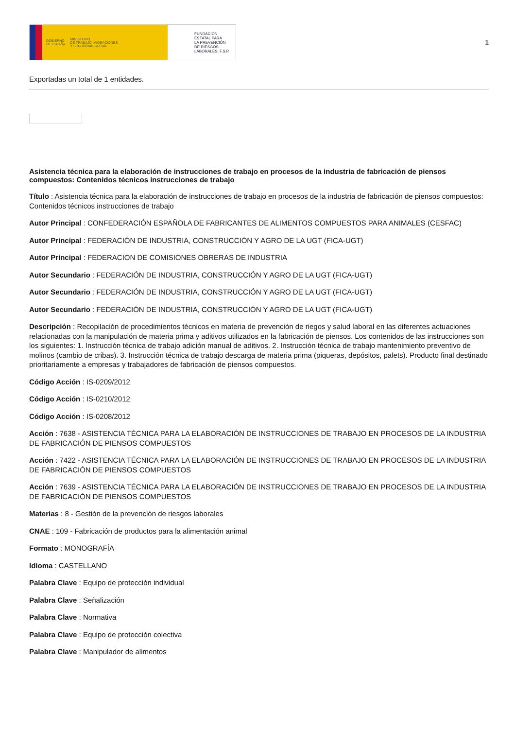GOBIERNO
DE ESPAÑA MINISTERIO
DE TRABAJO, MIGRACIONES
Y SEGURIDAD SOCIAL
FUNDACIÓN
ESTATAL PARA
LA PREVENCIÓN
DE RIESGOS
LABORALES, F.S.P.
1
Exportadas un total de 1 entidades.
Asistencia técnica para la elaboración de instrucciones de trabajo en procesos de la industria de fabricación de piensos compuestos: Contenidos técnicos instrucciones de trabajo
Título : Asistencia técnica para la elaboración de instrucciones de trabajo en procesos de la industria de fabricación de piensos compuestos: Contenidos técnicos instrucciones de trabajo
Autor Principal : CONFEDERACIÓN ESPAÑOLA DE FABRICANTES DE ALIMENTOS COMPUESTOS PARA ANIMALES (CESFAC)
Autor Principal : FEDERACIÓN DE INDUSTRIA, CONSTRUCCIÓN Y AGRO DE LA UGT (FICA-UGT)
Autor Principal : FEDERACION DE COMISIONES OBRERAS DE INDUSTRIA
Autor Secundario : FEDERACIÓN DE INDUSTRIA, CONSTRUCCIÓN Y AGRO DE LA UGT (FICA-UGT)
Autor Secundario : FEDERACIÓN DE INDUSTRIA, CONSTRUCCIÓN Y AGRO DE LA UGT (FICA-UGT)
Autor Secundario : FEDERACIÓN DE INDUSTRIA, CONSTRUCCIÓN Y AGRO DE LA UGT (FICA-UGT)
Descripción : Recopilación de procedimientos técnicos en materia de prevención de riegos y salud laboral en las diferentes actuaciones relacionadas con la manipulación de materia prima y aditivos utilizados en la fabricación de piensos. Los contenidos de las instrucciones son los siguientes: 1. Instrucción técnica de trabajo adición manual de aditivos. 2. Instrucción técnica de trabajo mantenimiento preventivo de molinos (cambio de cribas). 3. Instrucción técnica de trabajo descarga de materia prima (piqueras, depósitos, palets). Producto final destinado prioritariamente a empresas y trabajadores de fabricación de piensos compuestos.
Código Acción : IS-0209/2012
Código Acción : IS-0210/2012
Código Acción : IS-0208/2012
Acción : 7638 - ASISTENCIA TÉCNICA PARA LA ELABORACIÓN DE INSTRUCCIONES DE TRABAJO EN PROCESOS DE LA INDUSTRIA DE FABRICACIÓN DE PIENSOS COMPUESTOS
Acción : 7422 - ASISTENCIA TÉCNICA PARA LA ELABORACIÓN DE INSTRUCCIONES DE TRABAJO EN PROCESOS DE LA INDUSTRIA DE FABRICACIÓN DE PIENSOS COMPUESTOS
Acción : 7639 - ASISTENCIA TÉCNICA PARA LA ELABORACIÓN DE INSTRUCCIONES DE TRABAJO EN PROCESOS DE LA INDUSTRIA DE FABRICACIÓN DE PIENSOS COMPUESTOS
Materias : 8 - Gestión de la prevención de riesgos laborales
CNAE : 109 - Fabricación de productos para la alimentación animal
Formato : MONOGRAFÍA
Idioma : CASTELLANO
Palabra Clave : Equipo de protección individual
Palabra Clave : Señalización
Palabra Clave : Normativa
Palabra Clave : Equipo de protección colectiva
Palabra Clave : Manipulador de alimentos